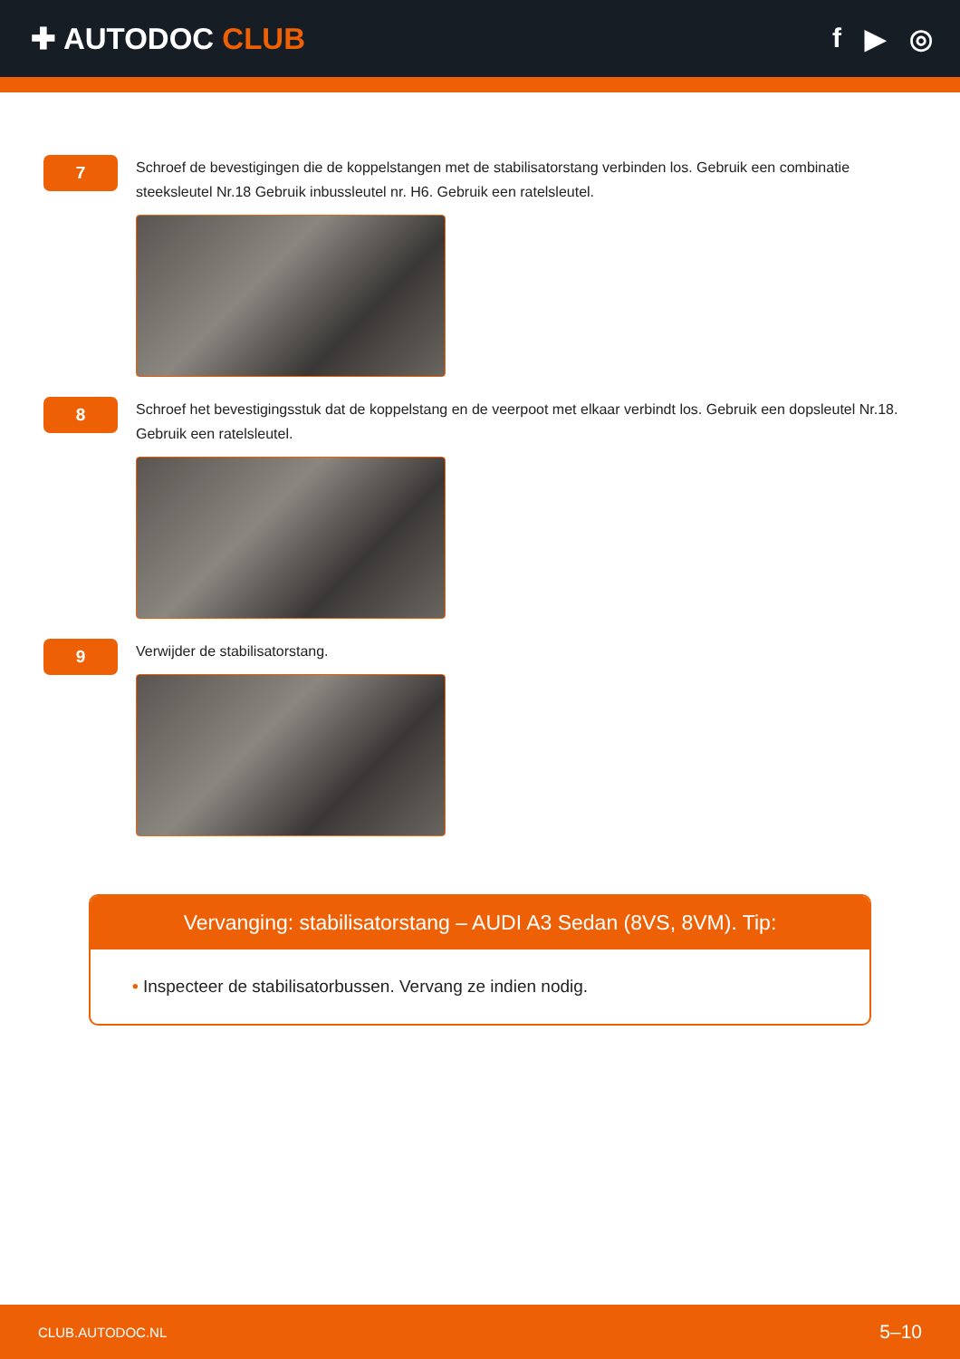✚ AUTODOC CLUB f ▶ ◎
7
Schroef de bevestigingen die de koppelstangen met de stabilisatorstang verbinden los. Gebruik een combinatie steeksleutel Nr.18 Gebruik inbussleutel nr. H6. Gebruik een ratelsleutel.
8
Schroef het bevestigingsstuk dat de koppelstang en de veerpoot met elkaar verbindt los. Gebruik een dopsleutel Nr.18. Gebruik een ratelsleutel.
9
Verwijder de stabilisatorstang.
Vervanging: stabilisatorstang – AUDI A3 Sedan (8VS, 8VM). Tip:
• Inspecteer de stabilisatorbussen. Vervang ze indien nodig.
CLUB.AUTODOC.NL 5–10